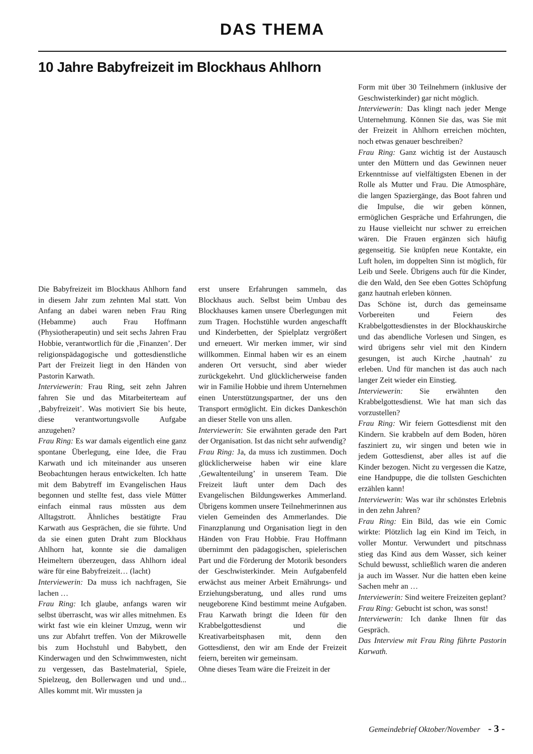DAS THEMA
10 Jahre Babyfreizeit im Blockhaus Ahlhorn
Die Babyfreizeit im Blockhaus Ahlhorn fand in diesem Jahr zum zehnten Mal statt. Von Anfang an dabei waren neben Frau Ring (Hebamme) auch Frau Hoffmann (Physiotherapeutin) und seit sechs Jahren Frau Hobbie, verantwortlich für die ‚Finanzen’. Der religionspädagogische und gottesdienstliche Part der Freizeit liegt in den Händen von Pastorin Karwath.
Interviewerin: Frau Ring, seit zehn Jahren fahren Sie und das Mitarbeiterteam auf ‚Babyfreizeit’. Was motiviert Sie bis heute, diese verantwortungsvolle Aufgabe anzugehen?
Frau Ring: Es war damals eigentlich eine ganz spontane Überlegung, eine Idee, die Frau Karwath und ich miteinander aus unseren Beobachtungen heraus entwickelten. Ich hatte mit dem Babytreff im Evangelischen Haus begonnen und stellte fest, dass viele Mütter einfach einmal raus müssten aus dem Alltagstrott. Ähnliches bestätigte Frau Karwath aus Gesprächen, die sie führte. Und da sie einen guten Draht zum Blockhaus Ahlhorn hat, konnte sie die damaligen Heimeltern überzeugen, dass Ahlhorn ideal wäre für eine Babyfreizeit… (lacht)
Interviewerin: Da muss ich nachfragen, Sie lachen …
Frau Ring: Ich glaube, anfangs waren wir selbst überrascht, was wir alles mitnehmen. Es wirkt fast wie ein kleiner Umzug, wenn wir uns zur Abfahrt treffen. Von der Mikrowelle bis zum Hochstuhl und Babybett, den Kinderwagen und den Schwimmwesten, nicht zu vergessen, das Bastelmaterial, Spiele, Spielzeug, den Bollerwagen und und und... Alles kommt mit. Wir mussten ja
erst unsere Erfahrungen sammeln, das Blockhaus auch. Selbst beim Umbau des Blockhauses kamen unsere Überlegungen mit zum Tragen. Hochstühle wurden angeschafft und Kinderbetten, der Spielplatz vergrößert und erneuert. Wir merken immer, wir sind willkommen. Einmal haben wir es an einem anderen Ort versucht, sind aber wieder zurückgekehrt. Und glücklicherweise fanden wir in Familie Hobbie und ihrem Unternehmen einen Unterstützungspartner, der uns den Transport ermöglicht. Ein dickes Dankeschön an dieser Stelle von uns allen.
Interviewerin: Sie erwähnten gerade den Part der Organisation. Ist das nicht sehr aufwendig?
Frau Ring: Ja, da muss ich zustimmen. Doch glücklicherweise haben wir eine klare ‚Gewaltenteilung’ in unserem Team. Die Freizeit läuft unter dem Dach des Evangelischen Bildungswerkes Ammerland. Übrigens kommen unsere Teilnehmerinnen aus vielen Gemeinden des Ammerlandes. Die Finanzplanung und Organisation liegt in den Händen von Frau Hobbie. Frau Hoffmann übernimmt den pädagogischen, spielerischen Part und die Förderung der Motorik besonders der Geschwisterkinder. Mein Aufgabenfeld erwächst aus meiner Arbeit Ernährungs- und Erziehungsberatung, und alles rund ums neugeborene Kind bestimmt meine Aufgaben. Frau Karwath bringt die Ideen für den Krabbelgottesdienst und die Kreativarbeitsphasen mit, denn den Gottesdienst, den wir am Ende der Freizeit feiern, bereiten wir gemeinsam.
Ohne dieses Team wäre die Freizeit in der
Form mit über 30 Teilnehmern (inklusive der Geschwisterkinder) gar nicht möglich.
Interviewerin: Das klingt nach jeder Menge Unternehmung. Können Sie das, was Sie mit der Freizeit in Ahlhorn erreichen möchten, noch etwas genauer beschreiben?
Frau Ring: Ganz wichtig ist der Austausch unter den Müttern und das Gewinnen neuer Erkenntnisse auf vielfältigsten Ebenen in der Rolle als Mutter und Frau. Die Atmosphäre, die langen Spaziergänge, das Boot fahren und die Impulse, die wir geben können, ermöglichen Gespräche und Erfahrungen, die zu Hause vielleicht nur schwer zu erreichen wären. Die Frauen ergänzen sich häufig gegenseitig. Sie knüpfen neue Kontakte, ein Luft holen, im doppelten Sinn ist möglich, für Leib und Seele. Übrigens auch für die Kinder, die den Wald, den See eben Gottes Schöpfung ganz hautnah erleben können.
Das Schöne ist, durch das gemeinsame Vorbereiten und Feiern des Krabbelgottesdienstes in der Blockhauskirche und das abendliche Vorlesen und Singen, es wird übrigens sehr viel mit den Kindern gesungen, ist auch Kirche ‚hautnah’ zu erleben. Und für manchen ist das auch nach langer Zeit wieder ein Einstieg.
Interviewerin: Sie erwähnten den Krabbelgottesdienst. Wie hat man sich das vorzustellen?
Frau Ring: Wir feiern Gottesdienst mit den Kindern. Sie krabbeln auf dem Boden, hören fasziniert zu, wir singen und beten wie in jedem Gottesdienst, aber alles ist auf die Kinder bezogen. Nicht zu vergessen die Katze, eine Handpuppe, die die tollsten Geschichten erzählen kann!
Interviewerin: Was war ihr schönstes Erlebnis in den zehn Jahren?
Frau Ring: Ein Bild, das wie ein Comic wirkte: Plötzlich lag ein Kind im Teich, in voller Montur. Verwundert und pitschnass stieg das Kind aus dem Wasser, sich keiner Schuld bewusst, schließlich waren die anderen ja auch im Wasser. Nur die hatten eben keine Sachen mehr an …
Interviewerin: Sind weitere Freizeiten geplant?
Frau Ring: Gebucht ist schon, was sonst!
Interviewerin: Ich danke Ihnen für das Gespräch.
Das Interview mit Frau Ring führte Pastorin Karwath.
Gemeindebrief Oktober/November - 3 -